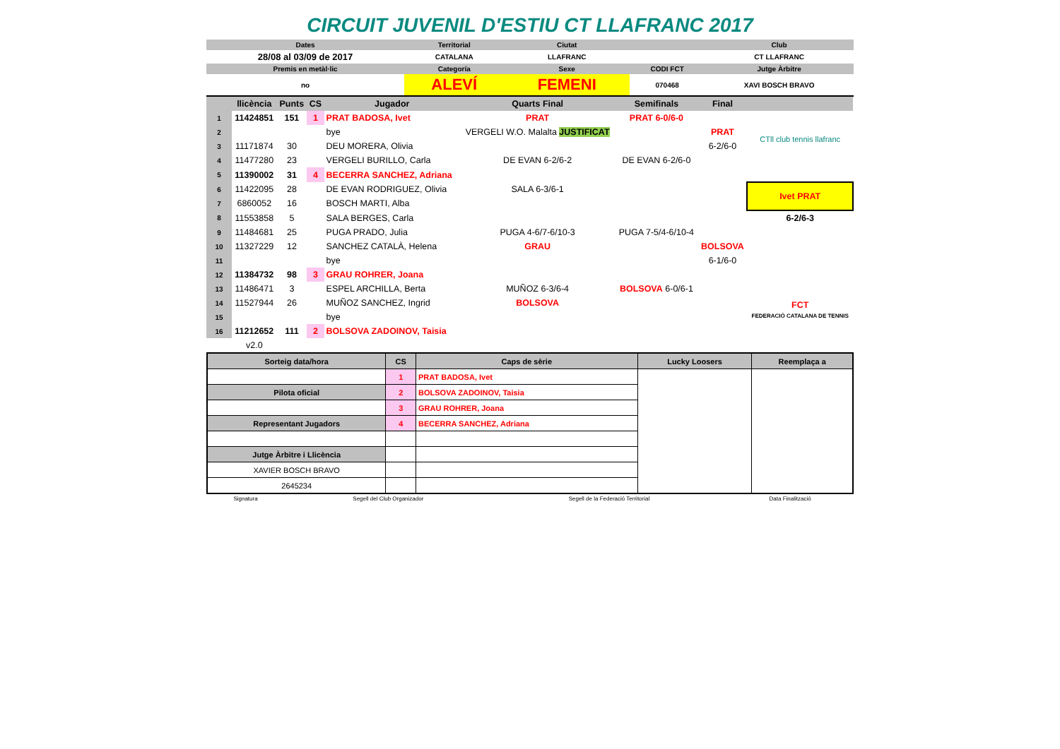CIRCUIT JUVENIL D'ESTIU CT LLAFRANC 2017
| Dates | Territorial | Ciutat | | Club |
| 28/08 al 03/09 de 2017 | CATALANA | LLAFRANC | | CT LLAFRANC |
| Premis en metàl·lic | Categoría | Sexe | CODI FCT | Jutge Àrbitre |
| no | ALEVÍ | FEMENI | 070468 | XAVI BOSCH BRAVO |
| | llicència | Punts | CS | Jugador | Quarts Final | Semifinals | Final | |
| 1 | 11424851 | 151 | 1 | PRAT BADOSA, Ivet | PRAT | PRAT 6-0/6-0 | | CTll club tennis llafranc |
| 2 | | | | bye | VERGELI W.O. Malalta JUSTIFICAT | | PRAT | |
| 3 | 11171874 | 30 | | DEU MORERA, Olivia | | | 6-2/6-0 | |
| 4 | 11477280 | 23 | | VERGELI BURILLO, Carla | DE EVAN 6-2/6-2 | DE EVAN 6-2/6-0 | | |
| 5 | 11390002 | 31 | 4 | BECERRA SANCHEZ, Adriana | | | | |
| 6 | 11422095 | 28 | | DE EVAN RODRIGUEZ, Olivia | SALA 6-3/6-1 | | | Ivet PRAT |
| 7 | 6860052 | 16 | | BOSCH MARTI, Alba | | | | |
| 8 | 11553858 | 5 | | SALA BERGES, Carla | | | | 6-2/6-3 |
| 9 | 11484681 | 25 | | PUGA PRADO, Julia | PUGA 4-6/7-6/10-3 | PUGA 7-5/4-6/10-4 | | |
| 10 | 11327229 | 12 | | SANCHEZ CATALÀ, Helena | GRAU | | BOLSOVA | |
| 11 | | | | bye | | | 6-1/6-0 | |
| 12 | 11384732 | 98 | 3 | GRAU ROHRER, Joana | | | | |
| 13 | 11486471 | 3 | | ESPEL ARCHILLA, Berta | MUÑOZ 6-3/6-4 | BOLSOVA 6-0/6-1 | | FCT FEDERACIÓ CATALANA DE TENNIS |
| 14 | 11527944 | 26 | | MUÑOZ SANCHEZ, Ingrid | BOLSOVA | | | |
| 15 | | | | bye | | | | |
| 16 | 11212652 | 111 | 2 | BOLSOVA ZADOINOV, Taisia | | | | |
| | v2.0 | | | | | | | |
| Sorteig data/hora | CS | Caps de sèrie | Lucky Loosers | Reemplaça a |
| | 1 | PRAT BADOSA, Ivet | | |
| Pilota oficial | 2 | BOLSOVA ZADOINOV, Taisia | | |
| | 3 | GRAU ROHRER, Joana | | |
| Representant Jugadors | 4 | BECERRA SANCHEZ, Adriana | | |
| Jutge Àrbitre i Llicència | | | | |
| XAVIER BOSCH BRAVO | | | | |
| 2645234 | | | | |
| Signatura | Segell del Club Organizador | Segell de la Federació Territorial | Data Finalització |